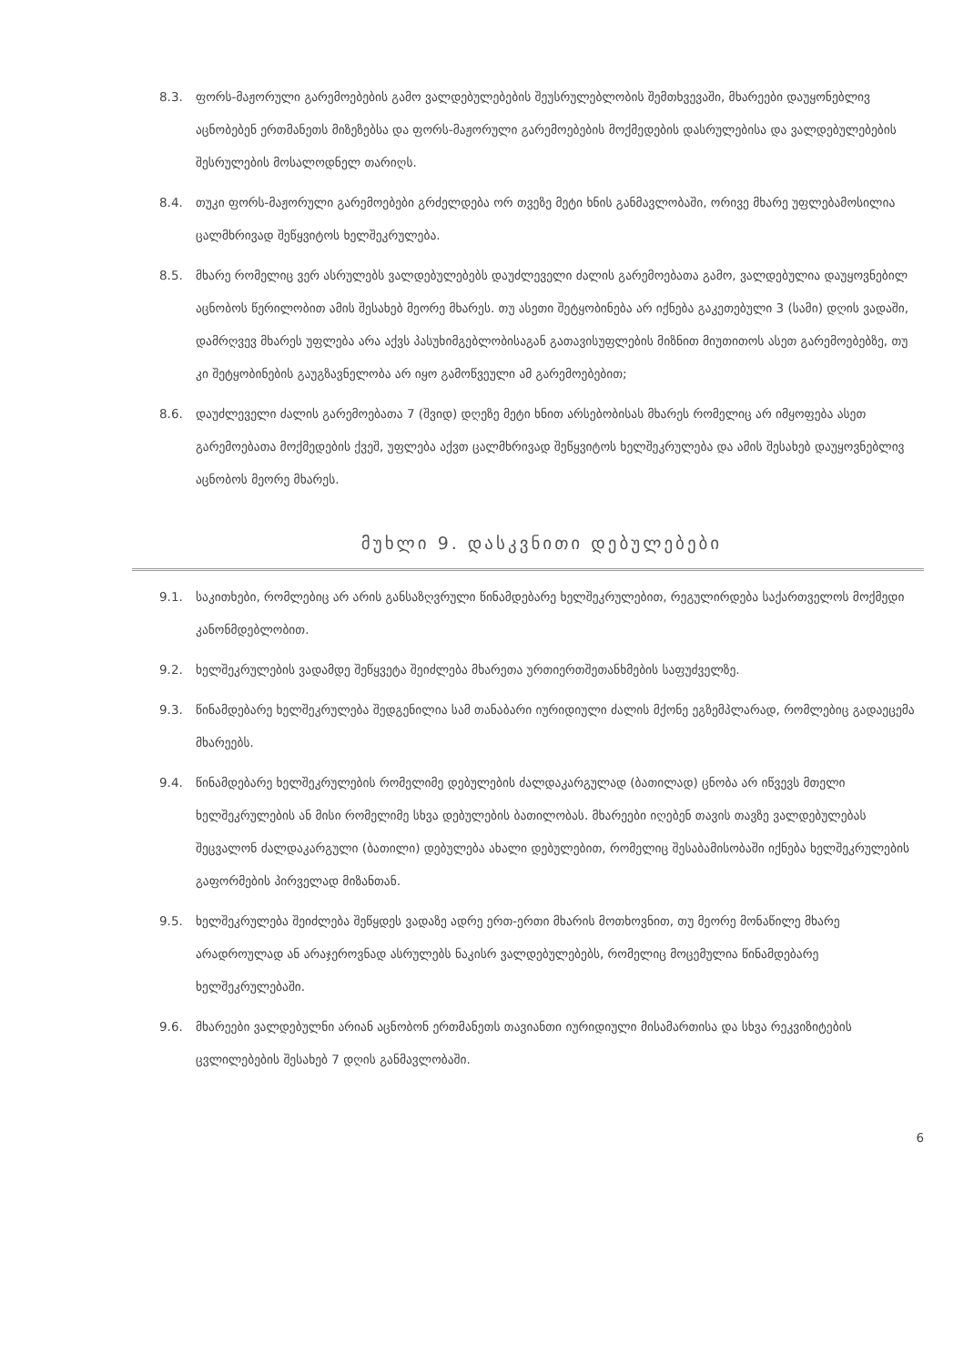8.3. ფორს-მაჟორული გარემოებების გამო ვალდებულებების შეუსრულებლობის შემთხვევაში, მხარეები დაუყონებლივ აცნობებენ ერთმანეთს მიზეზებსა და ფორს-მაჟორული გარემოებების მოქმედების დასრულებისა და ვალდებულებების შესრულების მოსალოდნელ თარიღს.
8.4. თუკი ფორს-მაჟორული გარემოებები გრძელდება ორ თვეზე მეტი ხნის განმავლობაში, ორივე მხარე უფლებამოსილია ცალმხრივად შეწყვიტოს ხელშეკრულება.
8.5. მხარე რომელიც ვერ ასრულებს ვალდებულებებს დაუძლეველი ძალის გარემოებათა გამო, ვალდებულია დაუყოვნებილ აცნობოს წერილობით ამის შესახებ მეორე მხარეს. თუ ასეთი შეტყობინება არ იქნება გაკეთებული 3 (სამი) დღის ვადაში, დამრღვევ მხარეს უფლება არა აქვს პასუხიმგებლობისაგან გათავისუფლების მიზნით მიუთითოს ასეთ გარემოებებზე, თუ კი შეტყობინების გაუგზავნელობა არ იყო გამოწვეული ამ გარემოებებით;
8.6. დაუძლეველი ძალის გარემოებათა 7 (შვიდ) დღეზე მეტი ხნით არსებობისას მხარეს რომელიც არ იმყოფება ასეთ გარემოებათა მოქმედების ქვეშ, უფლება აქვთ ცალმხრივად შეწყვიტოს ხელშეკრულება და ამის შესახებ დაუყოვნებლივ აცნობოს მეორე მხარეს.
მუხლი 9. დასკვნითი დებულებები
9.1. საკითხები, რომლებიც არ არის განსაზღვრული წინამდებარე ხელშეკრულებით, რეგულირდება საქართველოს მოქმედი კანონმდებლობით.
9.2. ხელშეკრულების ვადამდე შეწყვეტა შეიძლება მხარეთა ურთიერთშეთანხმების საფუძველზე.
9.3. წინამდებარე ხელშეკრულება შედგენილია სამ თანაბარი იურიდიული ძალის მქონე ეგზემპლარად, რომლებიც გადაეცემა მხარეებს.
9.4. წინამდებარე ხელშეკრულების რომელიმე დებულების ძალდაკარგულად (ბათილად) ცნობა არ იწვევს მთელი ხელშეკრულების ან მისი რომელიმე სხვა დებულების ბათილობას. მხარეები იღებენ თავის თავზე ვალდებულებას შეცვალონ ძალდაკარგული (ბათილი) დებულება ახალი დებულებით, რომელიც შესაბამისობაში იქნება ხელშეკრულების გაფორმების პირველად მიზანთან.
9.5. ხელშეკრულება შეიძლება შეწყდეს ვადაზე ადრე ერთ-ერთი მხარის მოთხოვნით, თუ მეორე მონაწილე მხარე არადროულად ან არაჯეროვნად ასრულებს ნაკისრ ვალდებულებებს, რომელიც მოცემულია წინამდებარე ხელშეკრულებაში.
9.6. მხარეები ვალდებულნი არიან აცნობონ ერთმანეთს თავიანთი იურიდიული მისამართისა და სხვა რეკვიზიტების ცვლილებების შესახებ 7 დღის განმავლობაში.
6